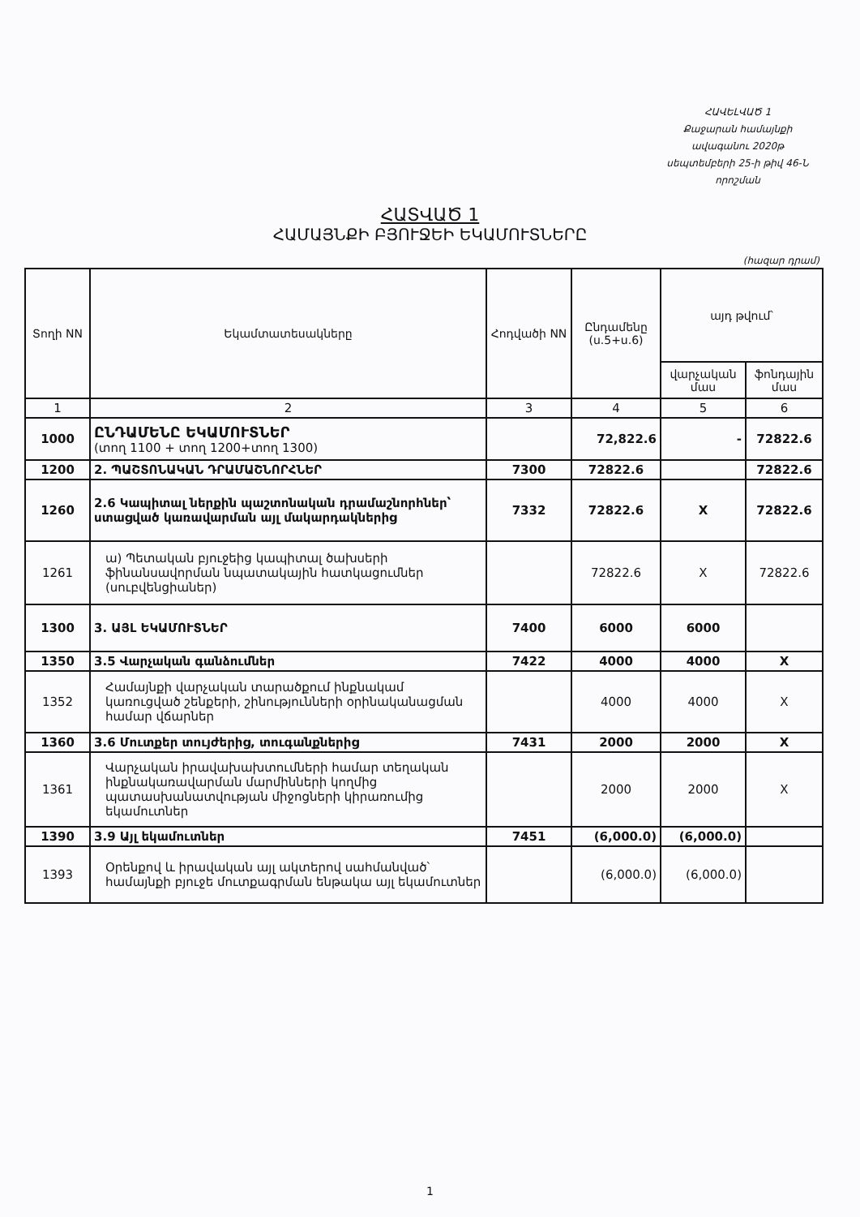ՀԱՎԵԼՎԱԾ 1
Քաջարան համայնքի
ավագանու 2020թ
սեպտեմբերի 25-ի թիվ 46-Ն
որոշման
ՀԱՏՎԱԾ 1
ՀԱՄԱՅՆՔԻ ԲՅՈՒՋԵԻ ԵԿԱՄՈՒՏՆԵՐԸ
(հազար դրամ)
| Տողի NN | Եկամտատեսակները | Հոդվածի NN | Ընդամենը (ս.5+ս.6) | այդ թվում՝ | |
| --- | --- | --- | --- | --- | --- |
| | | | | վարչական մաս | ֆոնդային մաս |
| 1 | 2 | 3 | 4 | 5 | 6 |
| 1000 | ԸՆԴԱՄԵՆԸ ԵԿԱՄՈՒՏՆԵՐ (տող 1100 + տող 1200+տող 1300) | | 72,822.6 | - | 72822.6 |
| 1200 | 2. ՊԱՇՏՈՆԱԿԱՆ ԴՐԱՄԱՇՆՈՐՀՆԵՐ | 7300 | 72822.6 | | 72822.6 |
| 1260 | 2.6 Կապիտալ ներքին պաշտոնական դրամաշնորհներ՝ ստացված կառավարման այլ մակարդակներից | 7332 | 72822.6 | X | 72822.6 |
| 1261 | ա) Պետական բյուջեից կապիտալ ծախսերի ֆինանսավորման նպատակային հատկացումներ (սուբվենցիաներ) | | 72822.6 | X | 72822.6 |
| 1300 | 3. ԱՅԼ ԵԿԱՄՈՒՏՆԵՐ | 7400 | 6000 | 6000 | |
| 1350 | 3.5 Վարչական գանձումներ | 7422 | 4000 | 4000 | X |
| 1352 | Համայնքի վարչական տարածքում ինքնակամ կառուցված շենքերի, շինությունների օրինականացման համար վճարներ | | 4000 | 4000 | X |
| 1360 | 3.6 Մուտքեր տույժերից, տուգանքներից | 7431 | 2000 | 2000 | X |
| 1361 | Վարչական իրավախախտումների համար տեղական ինքնակառավարման մարմինների կողմից պատասխանատվության միջոցների կիրառումից եկամուտներ | | 2000 | 2000 | X |
| 1390 | 3.9 Այլ եկամուտներ | 7451 | (6,000.0) | (6,000.0) | |
| 1393 | Օրենքով և իրավական այլ ակտերով սահմանված՝ համայնքի բյուջե մուտքագրման ենթակա այլ եկամուտներ | | (6,000.0) | (6,000.0) | |
1